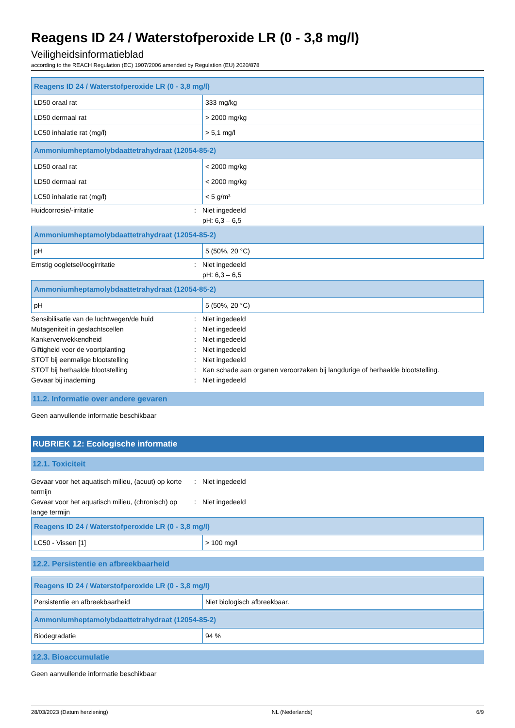Reagens ID 24 / Waterstofperoxide LR (0 - 3,8 mg/l)
Veiligheidsinformatieblad
according to the REACH Regulation (EC) 1907/2006 amended by Regulation (EU) 2020/878
| Reagens ID 24 / Waterstofperoxide LR (0 - 3,8 mg/l) | |
| --- | --- |
| LD50 oraal rat | 333 mg/kg |
| LD50 dermaal rat | > 2000 mg/kg |
| LC50 inhalatie rat (mg/l) | > 5,1 mg/l |
| Ammoniumheptamolybdaattetrahydraat (12054-85-2) | |
| --- | --- |
| LD50 oraal rat | < 2000 mg/kg |
| LD50 dermaal rat | < 2000 mg/kg |
| LC50 inhalatie rat (mg/l) | < 5 g/m³ |
Huidcorrosie/-irritatie: Niet ingedeeld
pH: 6,3 – 6,5
| Ammoniumheptamolybdaattetrahydraat (12054-85-2) | |
| --- | --- |
| pH | 5 (50%, 20 °C) |
Ernstig oogletsel/oogirritatie: Niet ingedeeld
pH: 6,3 – 6,5
| Ammoniumheptamolybdaattetrahydraat (12054-85-2) | |
| --- | --- |
| pH | 5 (50%, 20 °C) |
Sensibilisatie van de luchtwegen/de huid: Niet ingedeeld
Mutageniteit in geslachtscellen: Niet ingedeeld
Kankerverwekkendheid: Niet ingedeeld
Giftigheid voor de voortplanting: Niet ingedeeld
STOT bij eenmalige blootstelling: Niet ingedeeld
STOT bij herhaalde blootstelling: Kan schade aan organen veroorzaken bij langdurige of herhaalde blootstelling.
Gevaar bij inademing: Niet ingedeeld
11.2. Informatie over andere gevaren
Geen aanvullende informatie beschikbaar
RUBRIEK 12: Ecologische informatie
12.1. Toxiciteit
Gevaar voor het aquatisch milieu, (acuut) op korte termijn: Niet ingedeeld
Gevaar voor het aquatisch milieu, (chronisch) op lange termijn: Niet ingedeeld
| Reagens ID 24 / Waterstofperoxide LR (0 - 3,8 mg/l) | |
| --- | --- |
| LC50 - Vissen [1] | > 100 mg/l |
12.2. Persistentie en afbreekbaarheid
| Reagens ID 24 / Waterstofperoxide LR (0 - 3,8 mg/l) | |
| --- | --- |
| Persistentie en afbreekbaarheid | Niet biologisch afbreekbaar. |
| Ammoniumheptamolybdaattetrahydraat (12054-85-2) | |
| --- | --- |
| Biodegradatie | 94 % |
12.3. Bioaccumulatie
Geen aanvullende informatie beschikbaar
28/03/2023 (Datum herziening) NL (Nederlands) 6/9